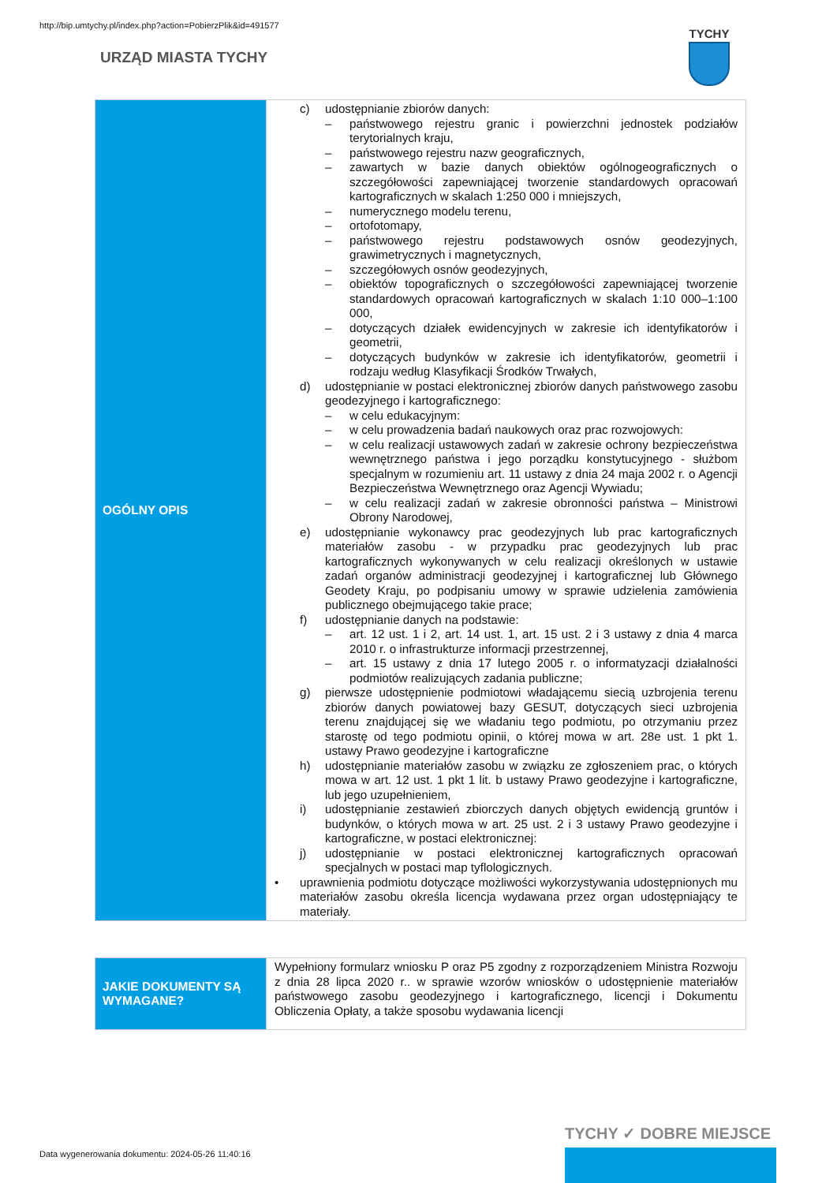http://bip.umtychy.pl/index.php?action=PobierzPlik&id=491577
URZĄD MIASTA TYCHY
TYCHY
| OGÓLNY OPIS | c) udostępnianie zbiorów danych: – państwowego rejestru granic i powierzchni jednostek podziałów terytorialnych kraju, – państwowego rejestru nazw geograficznych, – zawartych w bazie danych obiektów ogólnogeograficznych o szczegółowości zapewniającej tworzenie standardowych opracowań kartograficznych w skalach 1:250 000 i mniejszych, – numerycznego modelu terenu, – ortofotomapy, – państwowego rejestru podstawowych osnów geodezyjnych, grawimetrycznych i magnetycznych, – szczegółowych osnów geodezyjnych, – obiektów topograficznych o szczegółowości zapewniającej tworzenie standardowych opracowań kartograficznych w skalach 1:10 000–1:100 000, – dotyczących działek ewidencyjnych w zakresie ich identyfikatorów i geometrii, – dotyczących budynków w zakresie ich identyfikatorów, geometrii i rodzaju według Klasyfikacji Środków Trwałych, d) udostępnianie w postaci elektronicznej zbiorów danych państwowego zasobu geodezyjnego i kartograficznego: – w celu edukacyjnym: – w celu prowadzenia badań naukowych oraz prac rozwojowych: – w celu realizacji ustawowych zadań w zakresie ochrony bezpieczeństwa wewnętrznego państwa i jego porządku konstytucyjnego - służbom specjalnym w rozumieniu art. 11 ustawy z dnia 24 maja 2002 r. o Agencji Bezpieczeństwa Wewnętrznego oraz Agencji Wywiadu; – w celu realizacji zadań w zakresie obronności państwa – Ministrowi Obrony Narodowej, e) udostępnianie wykonawcy prac geodezyjnych lub prac kartograficznych materiałów zasobu - w przypadku prac geodezyjnych lub prac kartograficznych wykonywanych w celu realizacji określonych w ustawie zadań organów administracji geodezyjnej i kartograficznej lub Głównego Geodety Kraju, po podpisaniu umowy w sprawie udzielenia zamówienia publicznego obejmującego takie prace; f) udostępnianie danych na podstawie: – art. 12 ust. 1 i 2, art. 14 ust. 1, art. 15 ust. 2 i 3 ustawy z dnia 4 marca 2010 r. o infrastrukturze informacji przestrzennej, – art. 15 ustawy z dnia 17 lutego 2005 r. o informatyzacji działalności podmiotów realizujących zadania publiczne; g) pierwsze udostępnienie podmiotowi władającemu siecią uzbrojenia terenu zbiorów danych powiatowej bazy GESUT, dotyczących sieci uzbrojenia terenu znajdującej się we władaniu tego podmiotu, po otrzymaniu przez starostę od tego podmiotu opinii, o której mowa w art. 28e ust. 1 pkt 1. ustawy Prawo geodezyjne i kartograficzne h) udostępnianie materiałów zasobu w związku ze zgłoszeniem prac, o których mowa w art. 12 ust. 1 pkt 1 lit. b ustawy Prawo geodezyjne i kartograficzne, lub jego uzupełnieniem, i) udostępnianie zestawień zbiorczych danych objętych ewidencją gruntów i budynków, o których mowa w art. 25 ust. 2 i 3 ustawy Prawo geodezyjne i kartograficzne, w postaci elektronicznej: j) udostępnianie w postaci elektronicznej kartograficznych opracowań specjalnych w postaci map tyflologicznych. • uprawnienia podmiotu dotyczące możliwości wykorzystywania udostępnionych mu materiałów zasobu określa licencja wydawana przez organ udostępniający te materiały. |
| JAKIE DOKUMENTY SĄ WYMAGANE? | Wypełniony formularz wniosku P oraz P5 zgodny z rozporządzeniem Ministra Rozwoju z dnia 28 lipca 2020 r.. w sprawie wzorów wniosków o udostępnienie materiałów państwowego zasobu geodezyjnego i kartograficznego, licencji i Dokumentu Obliczenia Opłaty, a także sposobu wydawania licencji |
Data wygenerowania dokumentu: 2024-05-26 11:40:16
TYCHY ✓ DOBRE MIEJSCE